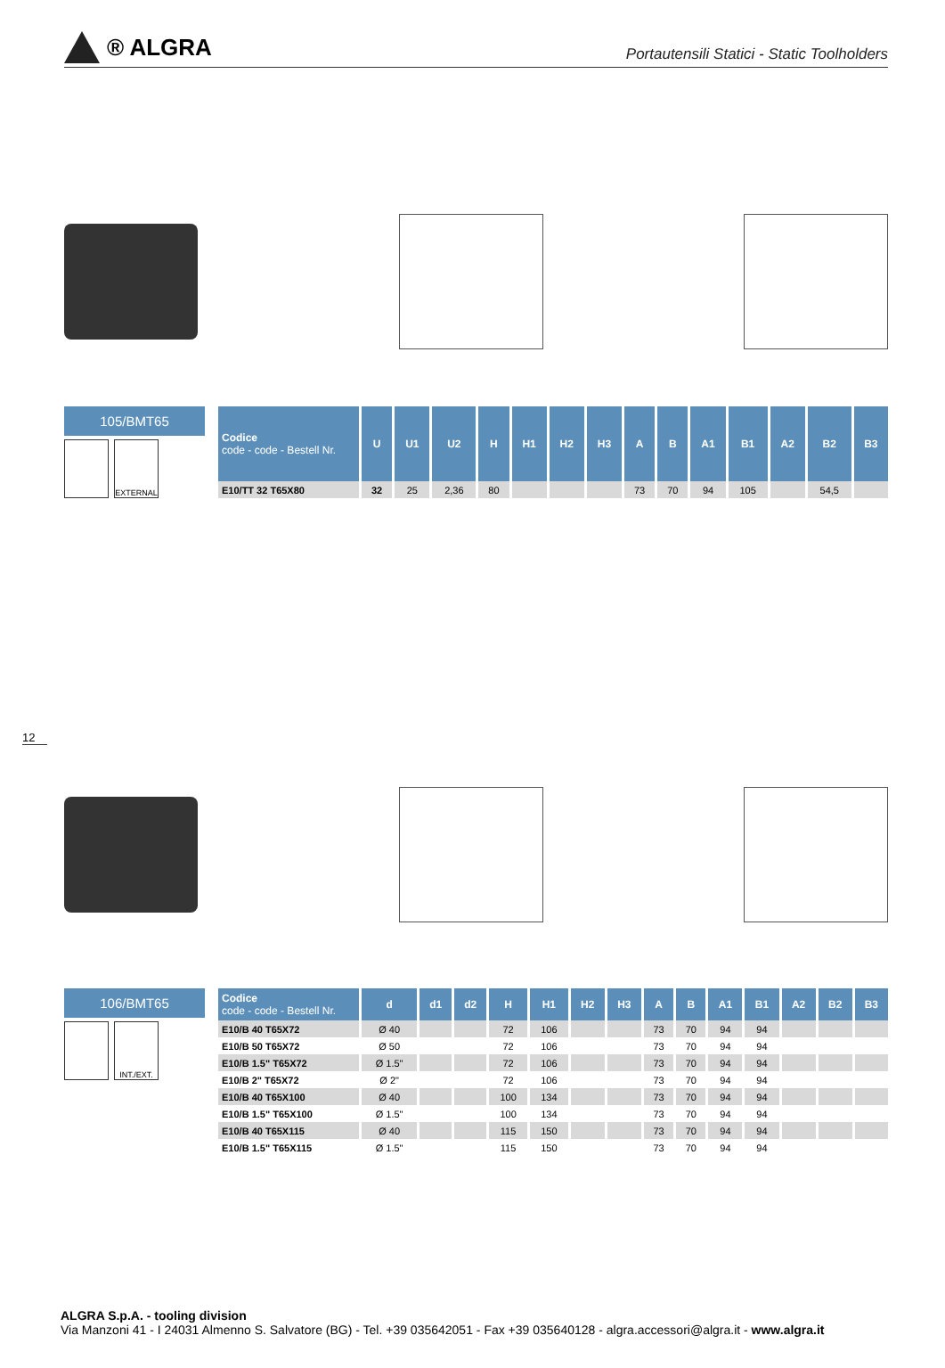® ALGRA
Portautensili Statici - Static Toolholders
105/BMT65
EXTERNAL
| Codice code - code - Bestell Nr. | U | U1 | U2 | H | H1 | H2 | H3 | A | B | A1 | B1 | A2 | B2 | B3 |
| --- | --- | --- | --- | --- | --- | --- | --- | --- | --- | --- | --- | --- | --- | --- |
| E10/TT 32 T65X80 | 32 | 25 | 2,36 | 80 | | | | 73 | 70 | 94 | 105 | | 54,5 | |
12
106/BMT65
INT./EXT.
| Codice code - code - Bestell Nr. | d | d1 | d2 | H | H1 | H2 | H3 | A | B | A1 | B1 | A2 | B2 | B3 |
| --- | --- | --- | --- | --- | --- | --- | --- | --- | --- | --- | --- | --- | --- | --- |
| E10/B 40 T65X72 | Ø 40 | | | 72 | 106 | | | 73 | 70 | 94 | 94 | | | |
| E10/B 50 T65X72 | Ø 50 | | | 72 | 106 | | | 73 | 70 | 94 | 94 | | | |
| E10/B 1.5" T65X72 | Ø 1.5" | | | 72 | 106 | | | 73 | 70 | 94 | 94 | | | |
| E10/B 2" T65X72 | Ø 2" | | | 72 | 106 | | | 73 | 70 | 94 | 94 | | | |
| E10/B 40 T65X100 | Ø 40 | | | 100 | 134 | | | 73 | 70 | 94 | 94 | | | |
| E10/B 1.5" T65X100 | Ø 1.5" | | | 100 | 134 | | | 73 | 70 | 94 | 94 | | | |
| E10/B 40 T65X115 | Ø 40 | | | 115 | 150 | | | 73 | 70 | 94 | 94 | | | |
| E10/B 1.5" T65X115 | Ø 1.5" | | | 115 | 150 | | | 73 | 70 | 94 | 94 | | | |
ALGRA S.p.A. - tooling division
Via Manzoni 41 - I 24031 Almenno S. Salvatore (BG) - Tel. +39 035642051 - Fax +39 035640128 - algra.accessori@algra.it - www.algra.it